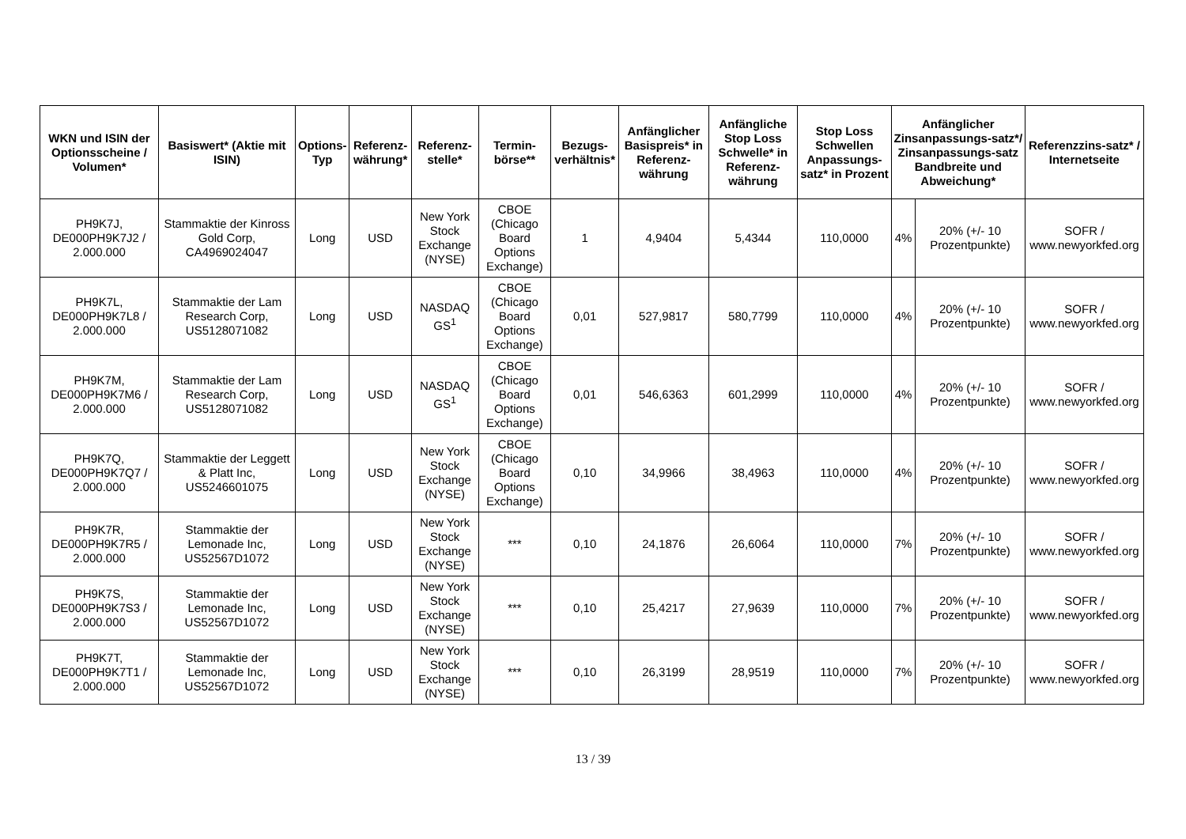| WKN und ISIN der Optionsscheine / Volumen* | Basiswert* (Aktie mit ISIN) | Options-Typ | Referenz-währung* | Referenz-stelle* | Termin-börse** | Bezugs-verhältnis* | Anfänglicher Basispreis* in Referenz-währung | Anfängliche Stop Loss Schwelle* in Referenz-währung | Stop Loss Schwellen Anpassungs-satz* in Prozent | Anfänglicher Zinsanpassungs-satz*/ Zinsanpassungs-satz Bandbreite und Abweichung* | | Referenzzins-satz* / Internetseite |
| --- | --- | --- | --- | --- | --- | --- | --- | --- | --- | --- | --- | --- |
| PH9K7J, DE000PH9K7J2 / 2.000.000 | Stammaktie der Kinross Gold Corp, CA4969024047 | Long | USD | New York Stock Exchange (NYSE) | CBOE (Chicago Board Options Exchange) | 1 | 4,9404 | 5,4344 | 110,0000 | 4% | 20% (+/- 10 Prozentpunkte) | SOFR / www.newyorkfed.org |
| PH9K7L, DE000PH9K7L8 / 2.000.000 | Stammaktie der Lam Research Corp, US5128071082 | Long | USD | NASDAQ GS<sup>1</sup> | CBOE (Chicago Board Options Exchange) | 0,01 | 527,9817 | 580,7799 | 110,0000 | 4% | 20% (+/- 10 Prozentpunkte) | SOFR / www.newyorkfed.org |
| PH9K7M, DE000PH9K7M6 / 2.000.000 | Stammaktie der Lam Research Corp, US5128071082 | Long | USD | NASDAQ GS<sup>1</sup> | CBOE (Chicago Board Options Exchange) | 0,01 | 546,6363 | 601,2999 | 110,0000 | 4% | 20% (+/- 10 Prozentpunkte) | SOFR / www.newyorkfed.org |
| PH9K7Q, DE000PH9K7Q7 / 2.000.000 | Stammaktie der Leggett & Platt Inc, US5246601075 | Long | USD | New York Stock Exchange (NYSE) | CBOE (Chicago Board Options Exchange) | 0,10 | 34,9966 | 38,4963 | 110,0000 | 4% | 20% (+/- 10 Prozentpunkte) | SOFR / www.newyorkfed.org |
| PH9K7R, DE000PH9K7R5 / 2.000.000 | Stammaktie der Lemonade Inc, US52567D1072 | Long | USD | New York Stock Exchange (NYSE) | *** | 0,10 | 24,1876 | 26,6064 | 110,0000 | 7% | 20% (+/- 10 Prozentpunkte) | SOFR / www.newyorkfed.org |
| PH9K7S, DE000PH9K7S3 / 2.000.000 | Stammaktie der Lemonade Inc, US52567D1072 | Long | USD | New York Stock Exchange (NYSE) | *** | 0,10 | 25,4217 | 27,9639 | 110,0000 | 7% | 20% (+/- 10 Prozentpunkte) | SOFR / www.newyorkfed.org |
| PH9K7T, DE000PH9K7T1 / 2.000.000 | Stammaktie der Lemonade Inc, US52567D1072 | Long | USD | New York Stock Exchange (NYSE) | *** | 0,10 | 26,3199 | 28,9519 | 110,0000 | 7% | 20% (+/- 10 Prozentpunkte) | SOFR / www.newyorkfed.org |
13 / 39